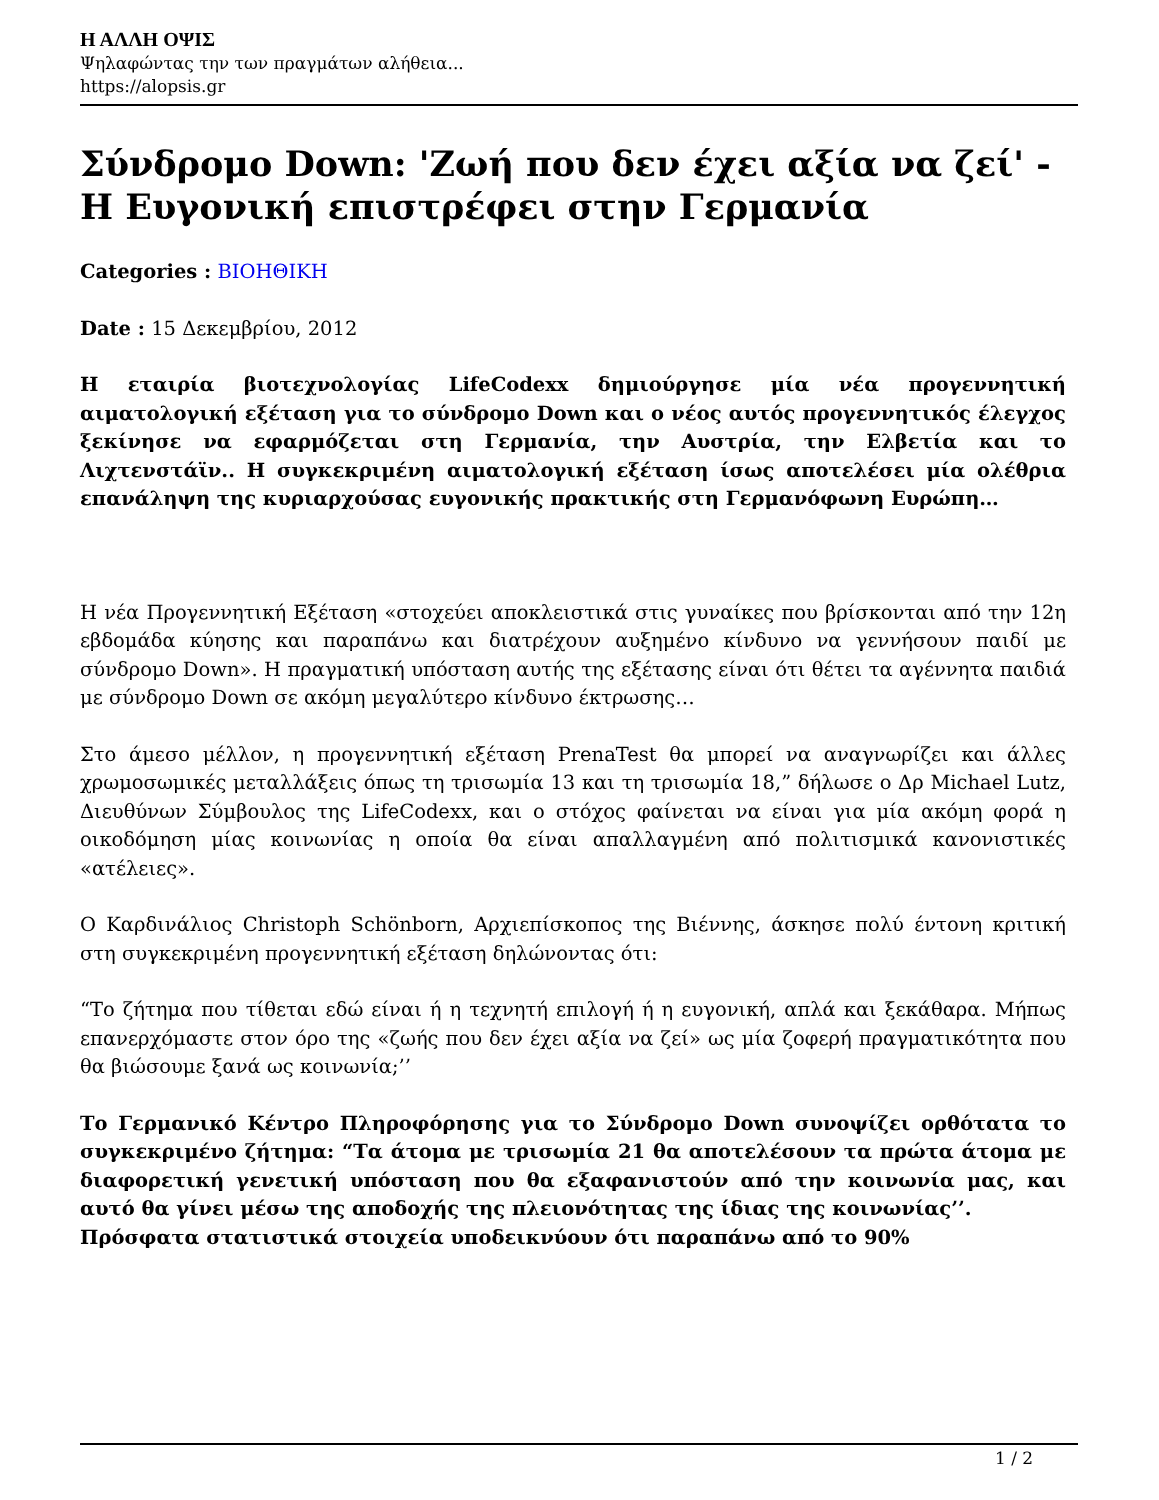Η ΑΛΛΗ ΟΨΙΣ
Ψηλαφώντας την των πραγμάτων αλήθεια...
https://alopsis.gr
Σύνδρομο Down: 'Ζωή που δεν έχει αξία να ζεί' - Η Ευγονική επιστρέφει στην Γερμανία
Categories : ΒΙΟΗΘΙΚΗ
Date : 15 Δεκεμβρίου, 2012
Η εταιρία βιοτεχνολογίας LifeCodexx δημιούργησε μία νέα προγεννητική αιματολογική εξέταση για το σύνδρομο Down και ο νέος αυτός προγεννητικός έλεγχος ξεκίνησε να εφαρμόζεται στη Γερμανία, την Αυστρία, την Ελβετία και το Λιχτενστάϊν.. Η συγκεκριμένη αιματολογική εξέταση ίσως αποτελέσει μία ολέθρια επανάληψη της κυριαρχούσας ευγονικής πρακτικής στη Γερμανόφωνη Ευρώπη…
Η νέα Προγεννητική Εξέταση «στοχεύει αποκλειστικά στις γυναίκες που βρίσκονται από την 12η εβδομάδα κύησης και παραπάνω και διατρέχουν αυξημένο κίνδυνο να γεννήσουν παιδί με σύνδρομο Down». Η πραγματική υπόσταση αυτής της εξέτασης είναι ότι θέτει τα αγέννητα παιδιά με σύνδρομο Down σε ακόμη μεγαλύτερο κίνδυνο έκτρωσης…
Στο άμεσο μέλλον, η προγεννητική εξέταση PrenaTest θα μπορεί να αναγνωρίζει και άλλες χρωμοσωμικές μεταλλάξεις όπως τη τρισωμία 13 και τη τρισωμία 18,” δήλωσε ο Δρ Michael Lutz, Διευθύνων Σύμβουλος της LifeCodexx, και ο στόχος φαίνεται να είναι για μία ακόμη φορά η οικοδόμηση μίας κοινωνίας η οποία θα είναι απαλλαγμένη από πολιτισμικά κανονιστικές «ατέλειες».
Ο Καρδινάλιος Christoph Schönborn, Αρχιεπίσκοπος της Βιέννης, άσκησε πολύ έντονη κριτική στη συγκεκριμένη προγεννητική εξέταση δηλώνοντας ότι:
“Το ζήτημα που τίθεται εδώ είναι ή η τεχνητή επιλογή ή η ευγονική, απλά και ξεκάθαρα. Μήπως επανερχόμαστε στον όρο της «ζωής που δεν έχει αξία να ζεί» ως μία ζοφερή πραγματικότητα που θα βιώσουμε ξανά ως κοινωνία;’’
Το Γερμανικό Κέντρο Πληροφόρησης για το Σύνδρομο Down συνοψίζει ορθότατα το συγκεκριμένο ζήτημα: “Τα άτομα με τρισωμία 21 θα αποτελέσουν τα πρώτα άτομα με διαφορετική γενετική υπόσταση που θα εξαφανιστούν από την κοινωνία μας, και αυτό θα γίνει μέσω της αποδοχής της πλειονότητας της ίδιας της κοινωνίας’’.
Πρόσφατα στατιστικά στοιχεία υποδεικνύουν ότι παραπάνω από το 90%
1 / 2